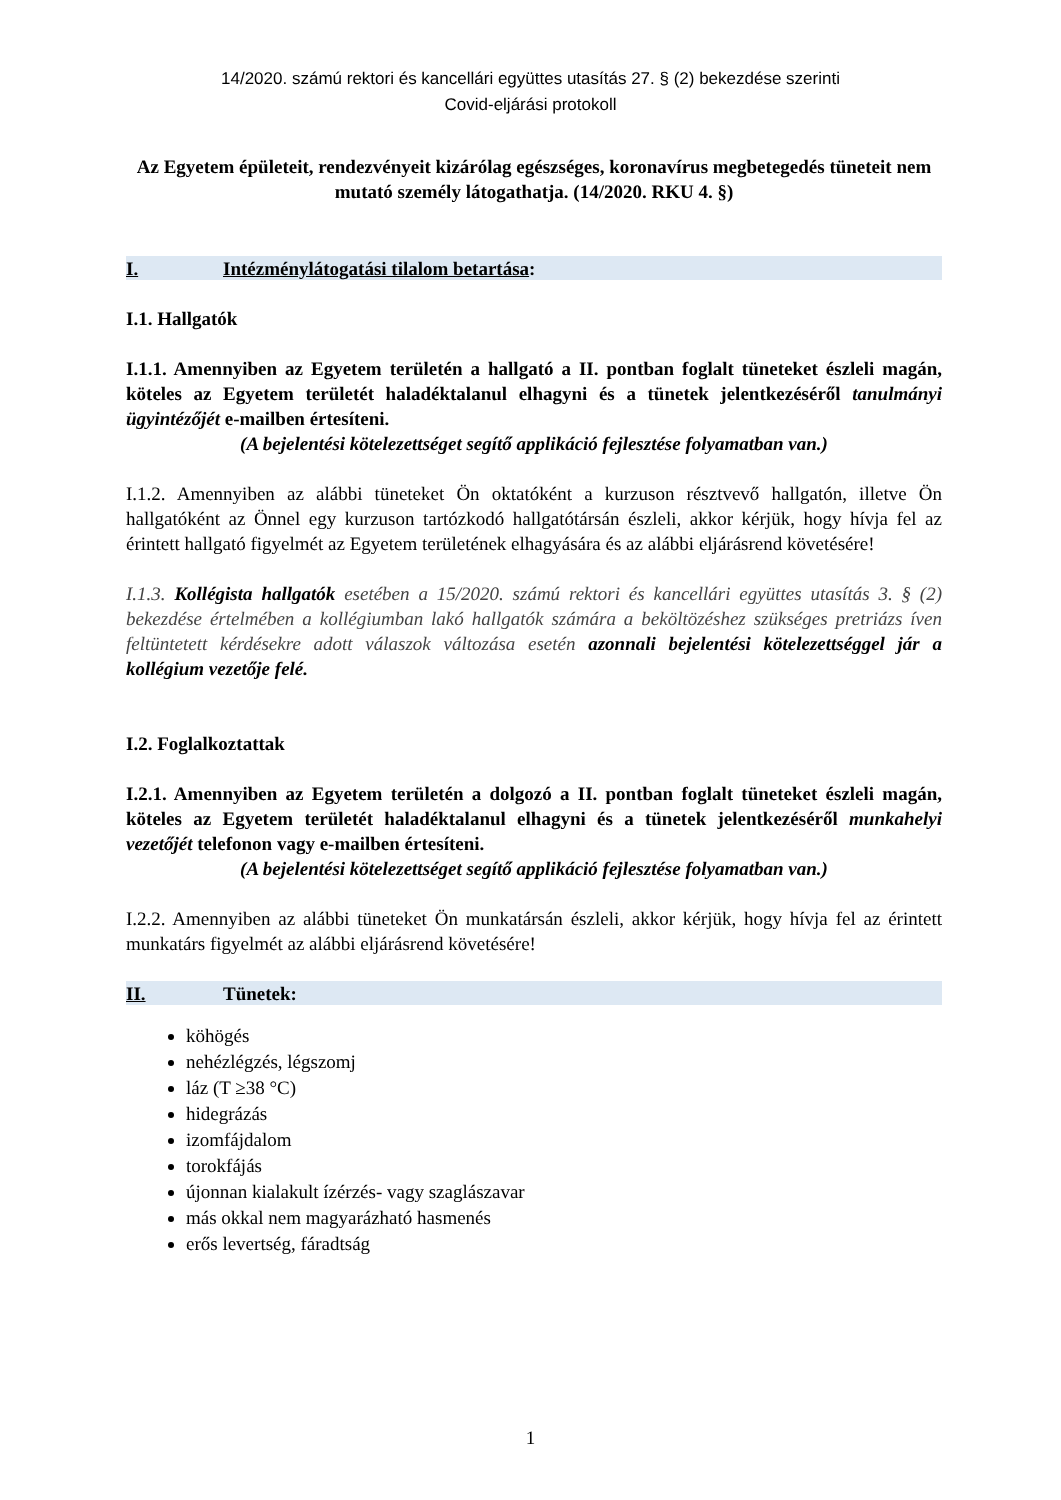14/2020. számú rektori és kancellári együttes utasítás 27. § (2) bekezdése szerinti
Covid-eljárási protokoll
Az Egyetem épületeit, rendezvényeit kizárólag egészséges, koronavírus megbetegedés tüneteit nem mutató személy látogathatja. (14/2020. RKU 4. §)
I. Intézménylátogatási tilalom betartása:
I.1. Hallgatók
I.1.1. Amennyiben az Egyetem területén a hallgató a II. pontban foglalt tüneteket észleli magán, köteles az Egyetem területét haladéktalanul elhagyni és a tünetek jelentkezéséről tanulmányi ügyintézőjét e-mailben értesíteni.
(A bejelentési kötelezettséget segítő applikáció fejlesztése folyamatban van.)
I.1.2. Amennyiben az alábbi tüneteket Ön oktatóként a kurzuson résztvevő hallgatón, illetve Ön hallgatóként az Önnel egy kurzuson tartózkodó hallgatótársán észleli, akkor kérjük, hogy hívja fel az érintett hallgató figyelmét az Egyetem területének elhagyására és az alábbi eljárásrend követésére!
I.1.3. Kollégista hallgatók esetében a 15/2020. számú rektori és kancellári együttes utasítás 3. § (2) bekezdése értelmében a kollégiumban lakó hallgatók számára a beköltözéshez szükséges pretriázs íven feltüntetett kérdésekre adott válaszok változása esetén azonnali bejelentési kötelezettséggel jár a kollégium vezetője felé.
I.2. Foglalkoztattak
I.2.1. Amennyiben az Egyetem területén a dolgozó a II. pontban foglalt tüneteket észleli magán, köteles az Egyetem területét haladéktalanul elhagyni és a tünetek jelentkezéséről munkahelyi vezetőjét telefonon vagy e-mailben értesíteni.
(A bejelentési kötelezettséget segítő applikáció fejlesztése folyamatban van.)
I.2.2. Amennyiben az alábbi tüneteket Ön munkatársán észleli, akkor kérjük, hogy hívja fel az érintett munkatárs figyelmét az alábbi eljárásrend követésére!
II. Tünetek:
köhögés
nehézlégzés, légszomj
láz (T ≥38 °C)
hidegrázás
izomfájdalom
torokfájás
újonnan kialakult ízérzés- vagy szaglászavar
más okkal nem magyarázható hasmenés
erős levertség, fáradtság
1